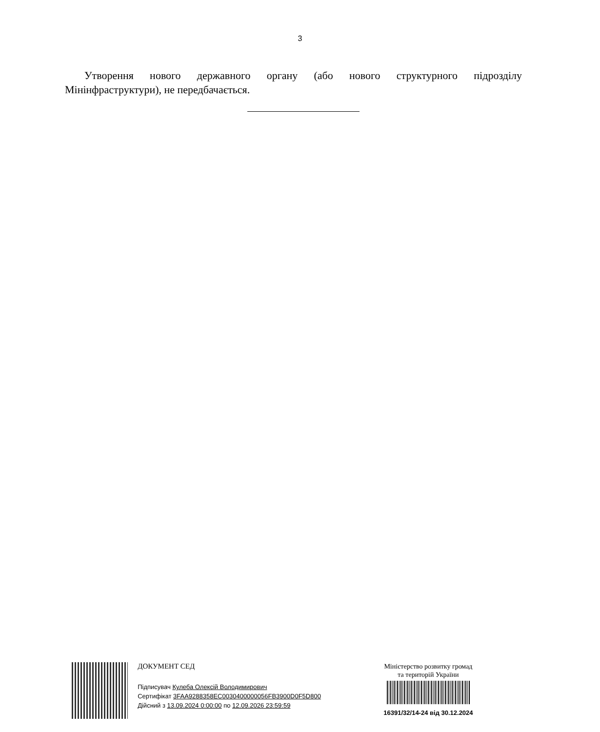3
Утворення нового державного органу (або нового структурного підрозділу Мінінфраструктури), не передбачається.
ДОКУМЕНТ СЕД
Підписувач Кулеба Олексій Володимирович
Сертифікат 3FAA9288358EC0030400000056FB3900D0F5D800
Дійсний з 13.09.2024 0:00:00 по 12.09.2026 23:59:59
Міністерство розвитку громад
та територій України
16391/32/14-24 від 30.12.2024